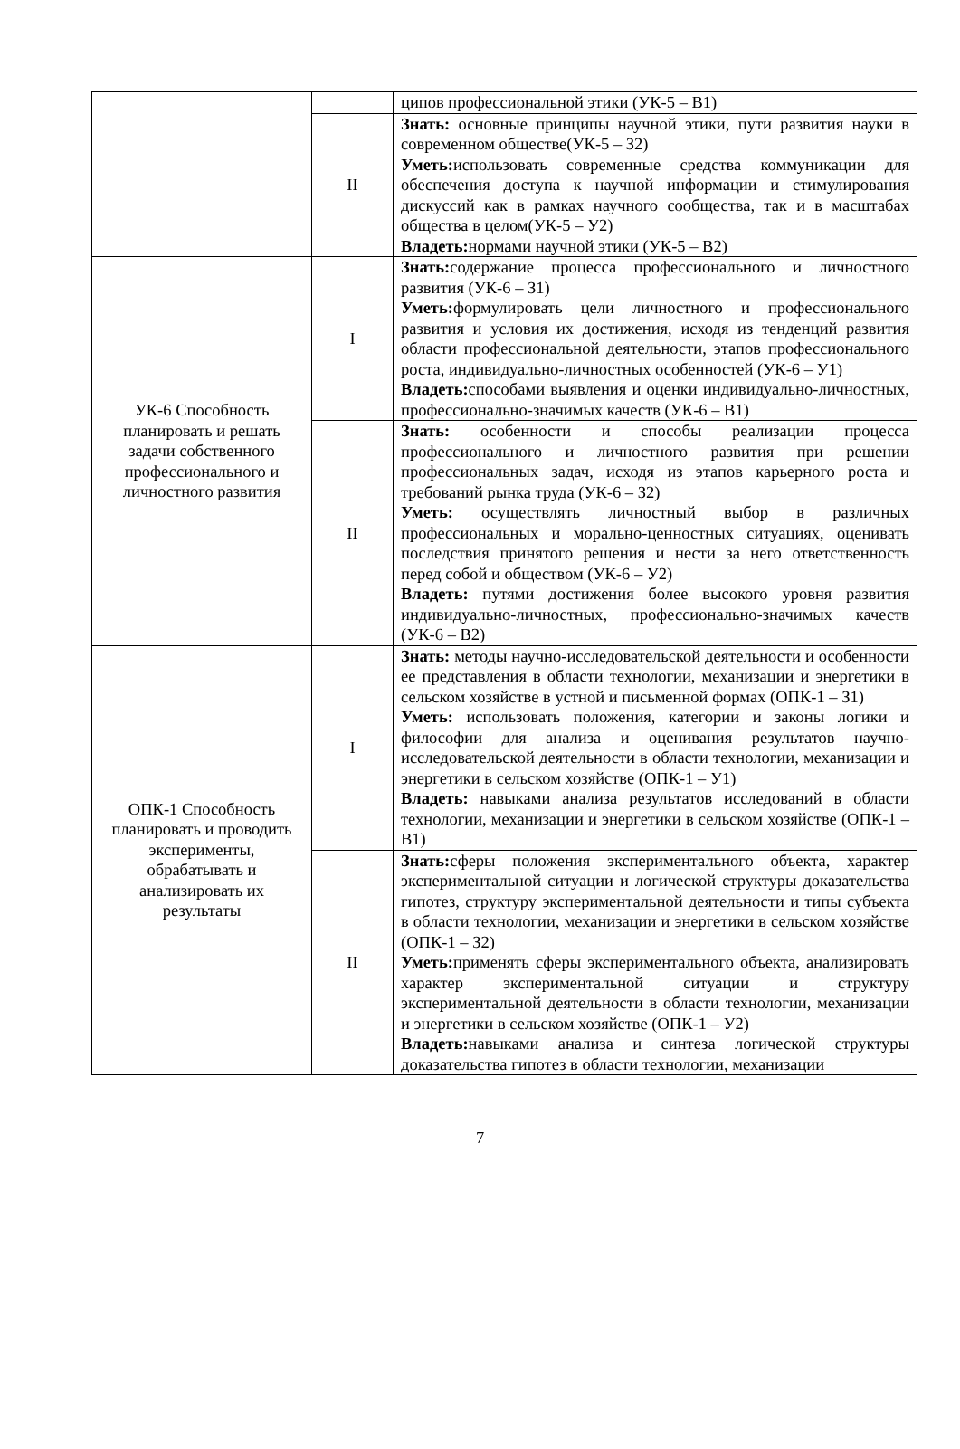| | | ципов профессиональной этики (УК-5 – В1) |
| | II | Знать: основные принципы научной этики, пути развития науки в современном обществе(УК-5 – З2) Уметь: использовать современные средства коммуникации для обеспечения доступа к научной информации и стимулирования дискуссий как в рамках научного сообщества, так и в масштабах общества в целом(УК-5 – У2) Владеть: нормами научной этики (УК-5 – В2) |
| УК-6 Способность планировать и решать задачи собственного профессионального и личностного развития | I | Знать: содержание процесса профессионального и личностного развития (УК-6 – З1) Уметь: формулировать цели личностного и профессионального развития и условия их достижения, исходя из тенденций развития области профессиональной деятельности, этапов профессионального роста, индивидуально-личностных особенностей (УК-6 – У1) Владеть: способами выявления и оценки индивидуально-личностных, профессионально-значимых качеств (УК-6 – В1) |
| | II | Знать: особенности и способы реализации процесса профессионального и личностного развития при решении профессиональных задач, исходя из этапов карьерного роста и требований рынка труда (УК-6 – З2) Уметь: осуществлять личностный выбор в различных профессиональных и морально-ценностных ситуациях, оценивать последствия принятого решения и нести за него ответственность перед собой и обществом (УК-6 – У2) Владеть: путями достижения более высокого уровня развития индивидуально-личностных, профессионально-значимых качеств (УК-6 – В2) |
| ОПК-1 Способность планировать и проводить эксперименты, обрабатывать и анализировать их результаты | I | Знать: методы научно-исследовательской деятельности и особенности ее представления в области технологии, механизации и энергетики в сельском хозяйстве в устной и письменной формах (ОПК-1 – З1) Уметь: использовать положения, категории и законы логики и философии для анализа и оценивания результатов научно-исследовательской деятельности в области технологии, механизации и энергетики в сельском хозяйстве (ОПК-1 – У1) Владеть: навыками анализа результатов исследований в области технологии, механизации и энергетики в сельском хозяйстве (ОПК-1 – В1) |
| | II | Знать: сферы положения экспериментального объекта, характер экспериментальной ситуации и логической структуры доказательства гипотез, структуру экспериментальной деятельности и типы субъекта в области технологии, механизации и энергетики в сельском хозяйстве (ОПК-1 – З2) Уметь: применять сферы экспериментального объекта, анализировать характер экспериментальной ситуации и структуру экспериментальной деятельности в области технологии, механизации и энергетики в сельском хозяйстве (ОПК-1 – У2) Владеть: навыками анализа и синтеза логической структуры доказательства гипотез в области технологии, механизации |
7